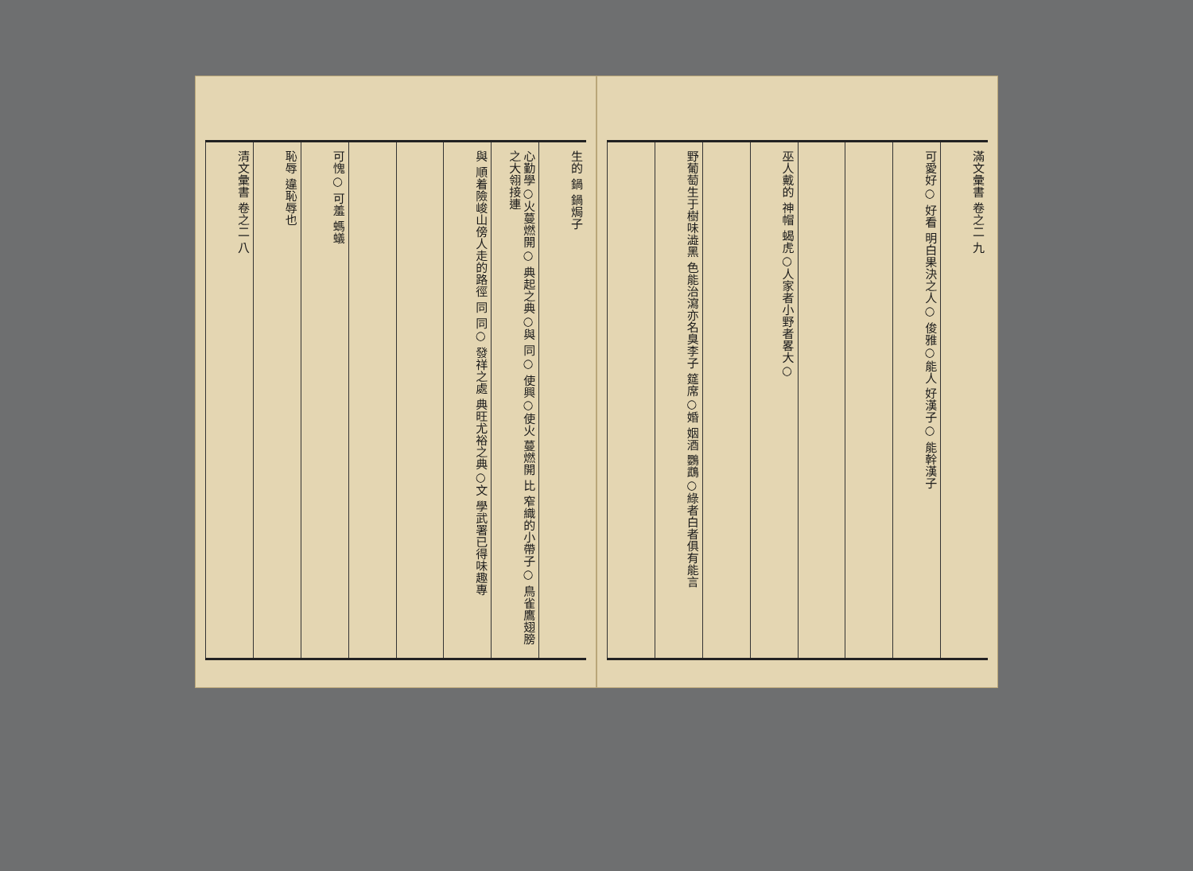生的 鍋 鍋焗子
心勤學○火蔓燃開○ 典起之典○與 同○ 使興○使火 蔓燃開 比 窄織的小帶子○ 鳥雀鷹翅膀之大翎接連
與 順着險峻山傍人走的路徑 同 同○ 發祥之處 典旺尤裕之典○文 學武署已得味趣專
可愧○ 可羞 螞蟻
恥辱 違恥辱也
清文彙書 卷之二 八
滿文彙書 卷之二 九
可愛好○ 好看 明白果決之人○ 俊雅○能人 好漢子○ 能幹漢子
巫人戴的 神帽 蝎虎○人家者小野者畧大○
野葡萄生于樹味澁黑 色能治瀉亦名臭李子 筵席○婚 姻酒 鸚鵡○綠者白者俱有能言